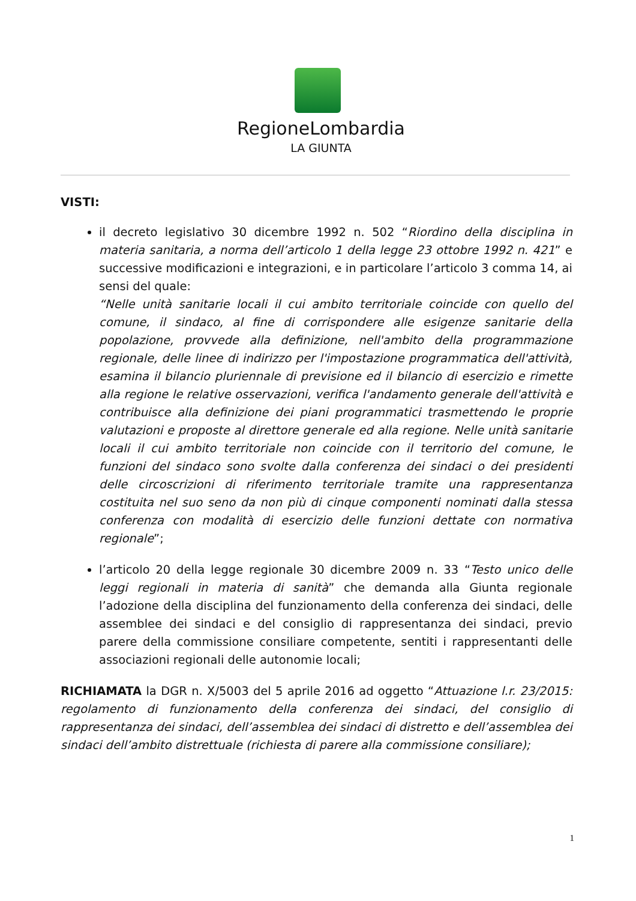RegioneLombardia
LA GIUNTA
VISTI:
il decreto legislativo 30 dicembre 1992 n. 502 “Riordino della disciplina in materia sanitaria, a norma dell’articolo 1 della legge 23 ottobre 1992 n. 421” e successive modificazioni e integrazioni, e in particolare l’articolo 3 comma 14, ai sensi del quale:
“Nelle unità sanitarie locali il cui ambito territoriale coincide con quello del comune, il sindaco, al fine di corrispondere alle esigenze sanitarie della popolazione, provvede alla definizione, nell'ambito della programmazione regionale, delle linee di indirizzo per l'impostazione programmatica dell'attività, esamina il bilancio pluriennale di previsione ed il bilancio di esercizio e rimette alla regione le relative osservazioni, verifica l'andamento generale dell'attività e contribuisce alla definizione dei piani programmatici trasmettendo le proprie valutazioni e proposte al direttore generale ed alla regione. Nelle unità sanitarie locali il cui ambito territoriale non coincide con il territorio del comune, le funzioni del sindaco sono svolte dalla conferenza dei sindaci o dei presidenti delle circoscrizioni di riferimento territoriale tramite una rappresentanza costituita nel suo seno da non più di cinque componenti nominati dalla stessa conferenza con modalità di esercizio delle funzioni dettate con normativa regionale”;
l’articolo 20 della legge regionale 30 dicembre 2009 n. 33 “Testo unico delle leggi regionali in materia di sanità” che demanda alla Giunta regionale l’adozione della disciplina del funzionamento della conferenza dei sindaci, delle assemblee dei sindaci e del consiglio di rappresentanza dei sindaci, previo parere della commissione consiliare competente, sentiti i rappresentanti delle associazioni regionali delle autonomie locali;
RICHIAMATA la DGR n. X/5003 del 5 aprile 2016 ad oggetto “Attuazione l.r. 23/2015: regolamento di funzionamento della conferenza dei sindaci, del consiglio di rappresentanza dei sindaci, dell’assemblea dei sindaci di distretto e dell’assemblea dei sindaci dell’ambito distrettuale (richiesta di parere alla commissione consiliare);
1